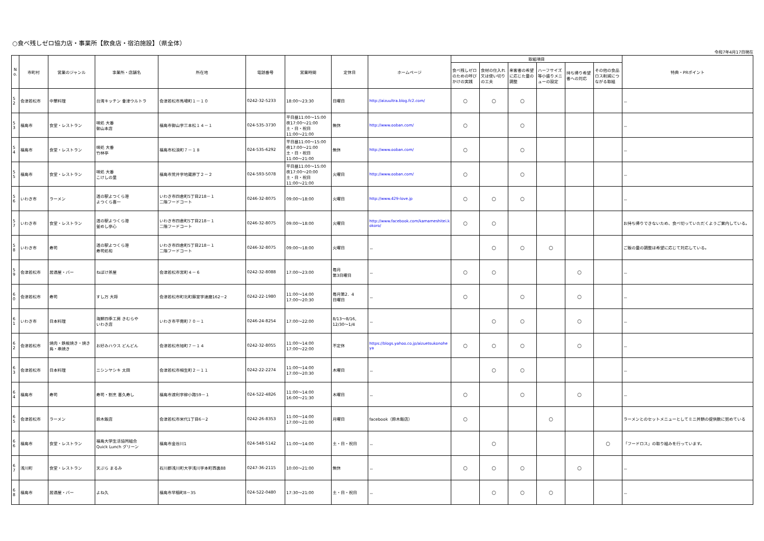○食べ残しゼロ協力店・事業所【飲食店・宿泊施設】（県全体）
令和7年4月17日現在
| No. | 市町村 | 営業のジャンル | 事業所・店舗名 | 所在地 | 電話番号 | 営業時間 | 定休日 | ホームページ | 取組項目 | | | | | | 特典・PRポイント |
| --- | --- | --- | --- | --- | --- | --- | --- | --- | --- | --- | --- | --- | --- | --- | --- |
| | | | | | | | | | 食べ残しゼロのための呼びかけの実践 | 食材の仕入れ又は使い切りの工夫 | 来客者の希望に応じた量の調整 | ハーフサイズ等小盛りメニューの設定 | 持ち帰り希望者への対応 | その他の食品ロス削減につながる取組 | |
| 52 | 会津若松市 | 中華料理 | 台湾キッチン 會津ウルトラ | 会津若松市馬場町１－１０ | 0242-32-5233 | 18:00～23:30 | 日曜日 | http://aizuultra.blog.fc2.com/ | ○ | ○ | ○ | | | | － |
| 53 | 福島市 | 食堂・レストラン | 味処 大番 御山本店 | 福島市御山字三本松１４－１ | 024-535-3730 | 平日昼11:00～15:00 夜17:00～21:00 土・日・祝日 11:00～21:00 | 無休 | http://www.ooban.com/ | ○ | | ○ | | | | － |
| 54 | 福島市 | 食堂・レストラン | 味処 大番 竹林亭 | 福島市松浪町７－１８ | 024-535-6292 | 平日昼11:00～15:00 夜17:00～21:00 土・日・祝日 11:00～21:00 | 無休 | http://www.ooban.com/ | ○ | | ○ | | | | － |
| 55 | 福島市 | 食堂・レストラン | 味処 大番 こけしの里 | 福島市荒井字地蔵原丁２－２ | 024-593-5078 | 平日昼11:00～15:00 夜17:00～20:00 土・日・祝日 11:00～21:00 | 火曜日 | http://www.ooban.com/ | ○ | | ○ | | | | － |
| 56 | いわき市 | ラーメン | 道の駅よつくら港 よつくら喜一 | いわき市四倉町5丁目218－１ 二階フードコート | 0246-32-8075 | 09:00～18:00 | 火曜日 | http://www.429-love.jp | ○ | ○ | ○ | | | | － |
| 57 | いわき市 | 食堂・レストラン | 道の駅よつくら港 釜めし亭心 | いわき市四倉町5丁目218－１ 二階フードコート | 0246-32-8075 | 09:00～18:00 | 火曜日 | http://www.facebook.com/kamameshitei.kokoro/ | ○ | ○ | | | | | お持ち帰りできないため、食べ切っていただくようご案内している。 |
| 58 | いわき市 | 寿司 | 道の駅よつくら港 寿司処和 | いわき市四倉町5丁目218－１ 二階フードコート | 0246-32-8075 | 09:00～18:00 | 火曜日 | － | | ○ | ○ | ○ | | | ご飯の量の調整は希望に応じて対応している。 |
| 59 | 会津若松市 | 居酒屋・バー | ねぼけ茶屋 | 会津若松市宮町４－６ | 0242-32-8088 | 17:00～23:00 | 毎月 第3日曜日 | － | ○ | ○ | | | ○ | | － |
| 60 | 会津若松市 | 寿司 | すし万 大将 | 会津若松市町北町藤室字達磨162－2 | 0242-22-1980 | 11:00～14:00 17:00～20:30 | 毎月第2．4 日曜日 | － | ○ | | ○ | | ○ | | － |
| 61 | いわき市 | 日本料理 | 海鮮四季工房 きむらや いわき店 | いわき市平南町７０－１ | 0246-24-8254 | 17:00～22:00 | 8/13～8/16, 12/30～1/4 | － | | ○ | ○ | | ○ | | － |
| 62 | 会津若松市 | 焼肉・鉄板焼き・焼き鳥・串焼き | お好みハウス どんどん | 会津若松市旭町７－１４ | 0242-32-8055 | 11:00～14:00 17:00～22:00 | 不定休 | https://blogs.yahoo.co.jp/aizuetsukonoheya | ○ | ○ | ○ | | ○ | | － |
| 63 | 会津若松市 | 日本料理 | ニシンヤシキ 太田 | 会津若松市相生町２－１１ | 0242-22-2274 | 11:00～14:00 17:00～20:30 | 木曜日 | － | | ○ | ○ | | | | － |
| 64 | 福島市 | 寿司 | 寿司・割烹 喜久寿し | 福島市渡利字柳小路59－１ | 024-522-4826 | 11:00～14:00 16:00～21:30 | 木曜日 | － | ○ | | ○ | | ○ | | － |
| 65 | 会津若松市 | ラーメン | 鈴木飯店 | 会津若松市米代1丁目6－2 | 0242-26-8353 | 11:00～14:00 17:00～21:00 | 月曜日 | facebook（鈴木飯店） | ○ | | | ○ | | | ラーメンとのセットメニューとしてミニ丼類の提供数に努めている |
| 66 | 福島市 | 食堂・レストラン | 福島大学生活協同組合 Quick Lunch グリーン | 福島市金谷川1 | 024-548-5142 | 11:00～14:00 | 土・日・祝日 | － | | ○ | | | | ○ | 「フードロス」の取り組みを行っています。 |
| 67 | 浅川町 | 食堂・レストラン | 天ぷら まるみ | 石川郡浅川町大字浅川字本町西裏88 | 0247-36-2115 | 10:00～21:00 | 無休 | － | ○ | ○ | ○ | | ○ | | － |
| 68 | 福島市 | 居酒屋・バー | よね久 | 福島市早稲町8－35 | 024-522-0480 | 17:30～21:00 | 土・日・祝日 | － | | ○ | ○ | ○ | | | － |